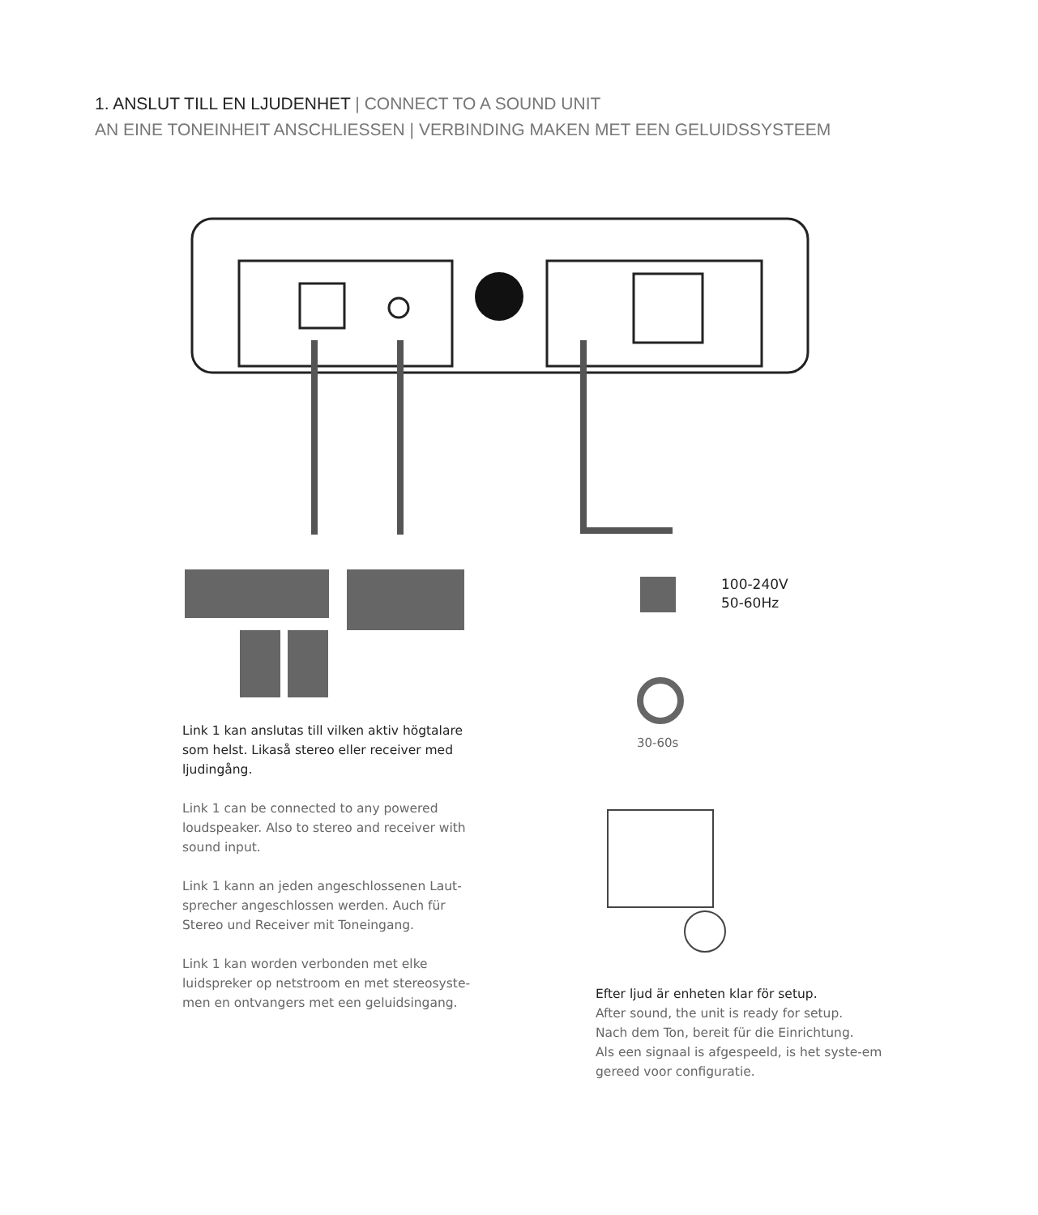1. ANSLUT TILL EN LJUDENHET | CONNECT TO A SOUND UNIT
AN EINE TONEINHEIT ANSCHLIESSEN | VERBINDING MAKEN MET EEN GELUIDSSYSTEEM
100-240V
50-60Hz
30-60s
Link 1 kan anslutas till vilken aktiv högtalare som helst. Likaså stereo eller receiver med ljudingång.
Link 1 can be connected to any powered loudspeaker. Also to stereo and receiver with sound input.
Link 1 kann an jeden angeschlossenen Laut-sprecher angeschlossen werden. Auch für Stereo und Receiver mit Toneingang.
Link 1 kan worden verbonden met elke luidspreker op netstroom en met stereosyste-men en ontvangers met een geluidsingang.
Efter ljud är enheten klar för setup.
After sound, the unit is ready for setup.
Nach dem Ton, bereit für die Einrichtung.
Als een signaal is afgespeeld, is het syste-em gereed voor configuratie.